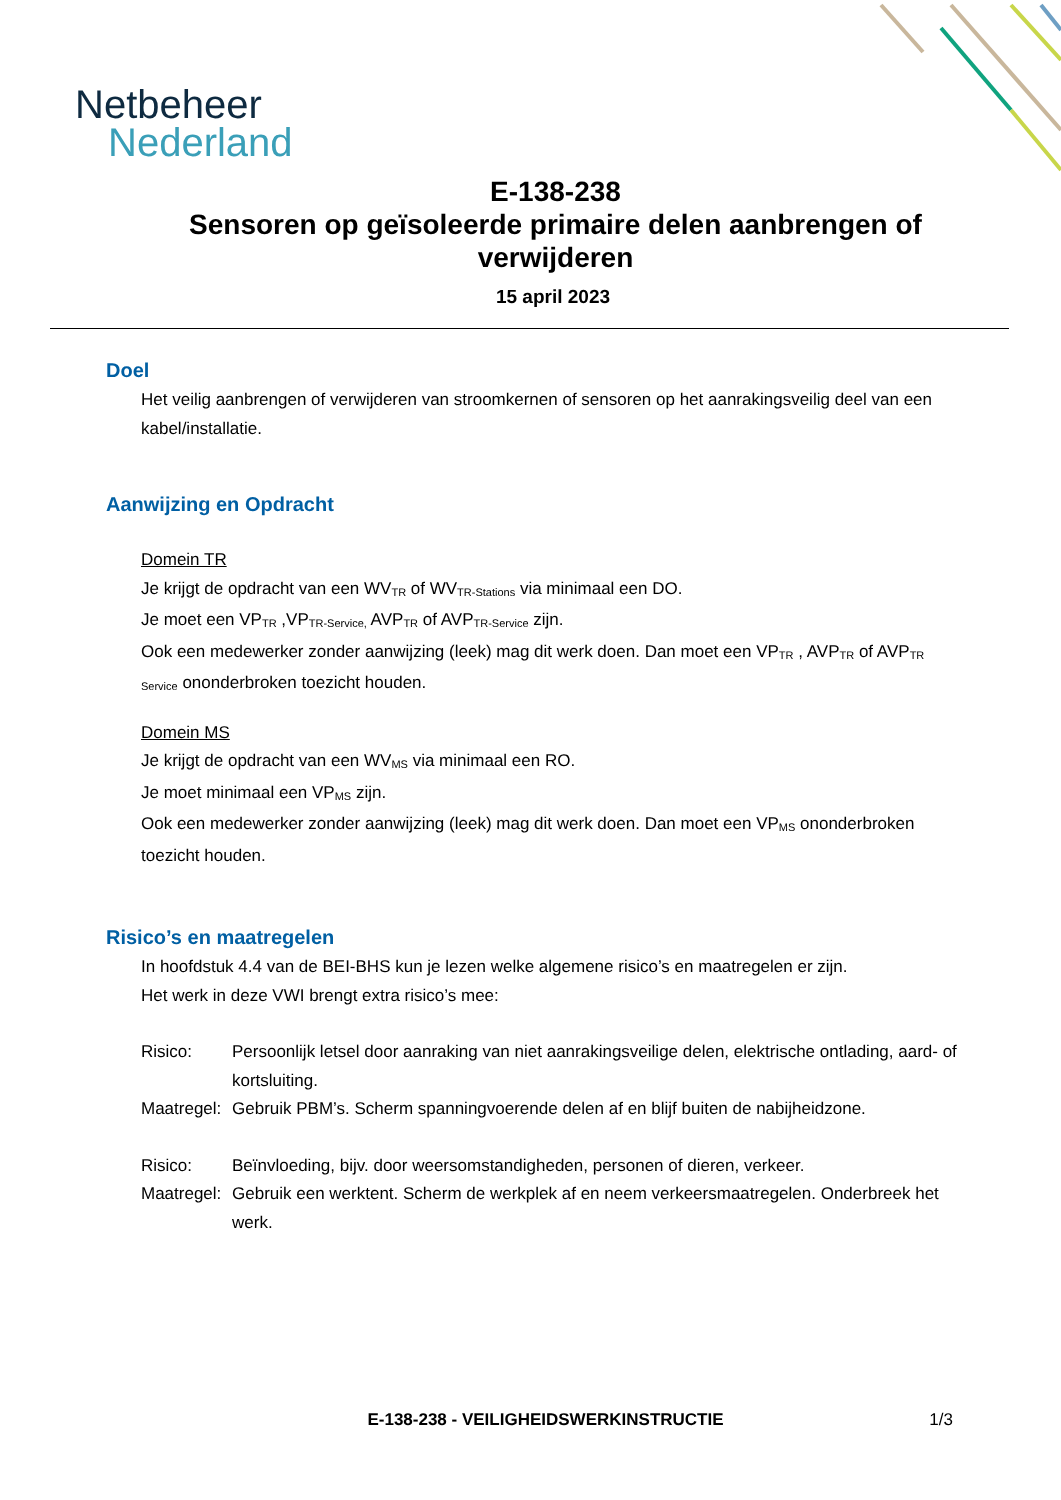Netbeheer
Nederland
E-138-238
Sensoren op geïsoleerde primaire delen aanbrengen of verwijderen
15 april 2023
Doel
Het veilig aanbrengen of verwijderen van stroomkernen of sensoren op het aanrakingsveilig deel van een kabel/installatie.
Aanwijzing en Opdracht
Domein TR
Je krijgt de opdracht van een WV<sub>TR</sub> of WV<sub>TR-Stations</sub> via minimaal een DO.
Je moet een VP<sub>TR</sub> ,VP<sub>TR-Service,</sub> AVP<sub>TR</sub> of AVP<sub>TR-Service</sub> zijn.
Ook een medewerker zonder aanwijzing (leek) mag dit werk doen. Dan moet een VP<sub>TR</sub> , AVP<sub>TR</sub> of AVP<sub>TR Service</sub> ononderbroken toezicht houden.
Domein MS
Je krijgt de opdracht van een WV<sub>MS</sub> via minimaal een RO.
Je moet minimaal een VP<sub>MS</sub> zijn.
Ook een medewerker zonder aanwijzing (leek) mag dit werk doen. Dan moet een VP<sub>MS</sub> ononderbroken toezicht houden.
Risico’s en maatregelen
In hoofdstuk 4.4 van de BEI-BHS kun je lezen welke algemene risico’s en maatregelen er zijn.
Het werk in deze VWI brengt extra risico’s mee:
Risico: Persoonlijk letsel door aanraking van niet aanrakingsveilige delen, elektrische ontlading, aard- of kortsluiting.
Maatregel: Gebruik PBM’s. Scherm spanningvoerende delen af en blijf buiten de nabijheidzone.
Risico: Beïnvloeding, bijv. door weersomstandigheden, personen of dieren, verkeer.
Maatregel: Gebruik een werktent. Scherm de werkplek af en neem verkeersmaatregelen. Onderbreek het werk.
E-138-238 - VEILIGHEIDSWERKINSTRUCTIE
1/3